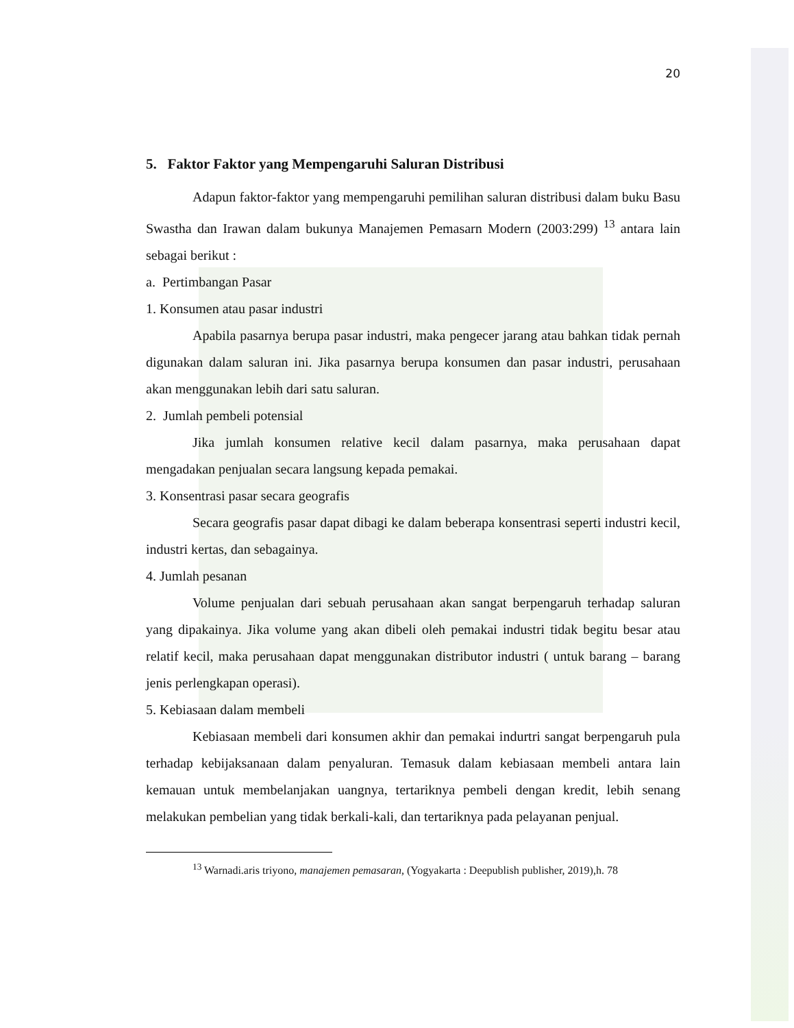20
5. Faktor Faktor yang Mempengaruhi Saluran Distribusi
Adapun faktor-faktor yang mempengaruhi pemilihan saluran distribusi dalam buku Basu Swastha dan Irawan dalam bukunya Manajemen Pemasarn Modern (2003:299) <sup>13</sup> antara lain sebagai berikut :
a. Pertimbangan Pasar
1. Konsumen atau pasar industri
Apabila pasarnya berupa pasar industri, maka pengecer jarang atau bahkan tidak pernah digunakan dalam saluran ini. Jika pasarnya berupa konsumen dan pasar industri, perusahaan akan menggunakan lebih dari satu saluran.
2. Jumlah pembeli potensial
Jika jumlah konsumen relative kecil dalam pasarnya, maka perusahaan dapat mengadakan penjualan secara langsung kepada pemakai.
3. Konsentrasi pasar secara geografis
Secara geografis pasar dapat dibagi ke dalam beberapa konsentrasi seperti industri kecil, industri kertas, dan sebagainya.
4. Jumlah pesanan
Volume penjualan dari sebuah perusahaan akan sangat berpengaruh terhadap saluran yang dipakainya. Jika volume yang akan dibeli oleh pemakai industri tidak begitu besar atau relatif kecil, maka perusahaan dapat menggunakan distributor industri ( untuk barang – barang jenis perlengkapan operasi).
5. Kebiasaan dalam membeli
Kebiasaan membeli dari konsumen akhir dan pemakai indurtri sangat berpengaruh pula terhadap kebijaksanaan dalam penyaluran. Temasuk dalam kebiasaan membeli antara lain kemauan untuk membelanjakan uangnya, tertariknya pembeli dengan kredit, lebih senang melakukan pembelian yang tidak berkali-kali, dan tertariknya pada pelayanan penjual.
<sup>13</sup> Warnadi.aris triyono, manajemen pemasaran, (Yogyakarta : Deepublish publisher, 2019),h. 78